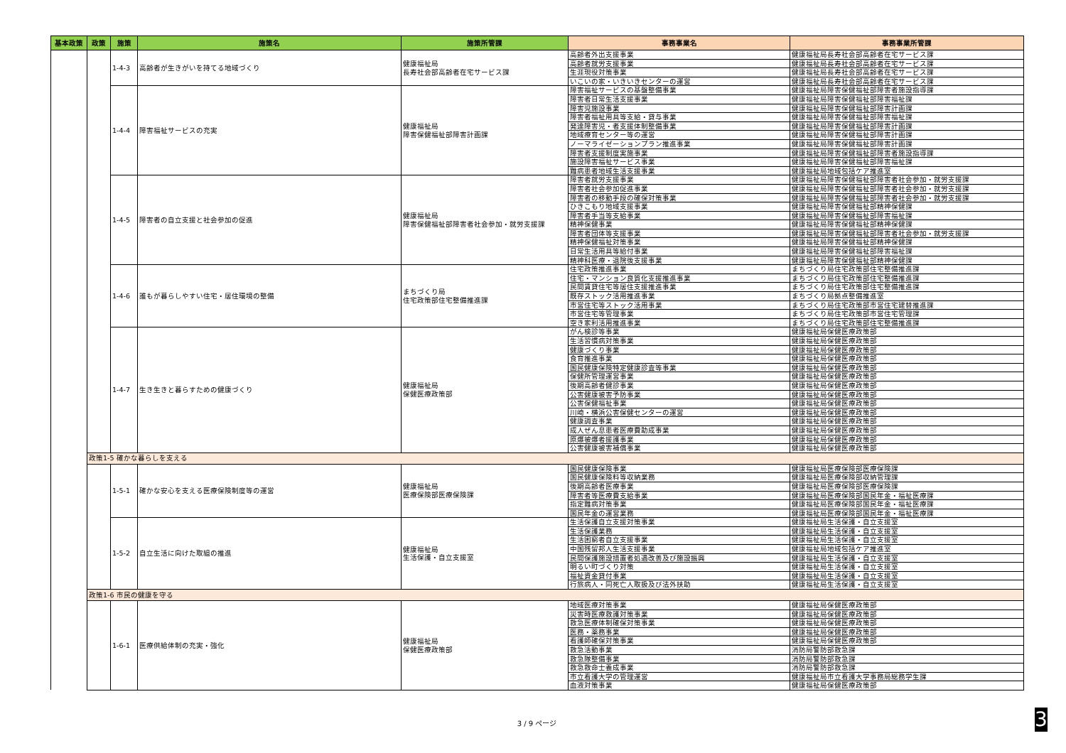| 基本政策 | 政策 | 施策 | 施策名 | 施策所管課 | 事務事業名 | 事務事業所管課 |
| --- | --- | --- | --- | --- | --- | --- |
| | | 1-4-3 | 高齢者が生きがいを持てる地域づくり | 健康福祉局 長寿社会部高齢者在宅サービス課 | 高齢者外出支援事業 | 健康福祉局長寿社会部高齢者在宅サービス課 |
| | | | | | 高齢者就労支援事業 | 健康福祉局長寿社会部高齢者在宅サービス課 |
| | | | | | 生涯現役対策事業 | 健康福祉局長寿社会部高齢者在宅サービス課 |
| | | | | | いこいの家・いきいきセンターの運営 | 健康福祉局長寿社会部高齢者在宅サービス課 |
| | | 1-4-4 | 障害福祉サービスの充実 | 健康福祉局 障害保健福祉部障害計画課 | 障害福祉サービスの基盤整備事業 | 健康福祉局障害保健福祉部障害者施設指導課 |
| | | | | | 障害者日常生活支援事業 | 健康福祉局障害保健福祉部障害福祉課 |
| | | | | | 障害児施設事業 | 健康福祉局障害保健福祉部障害計画課 |
| | | | | | 障害者福祉用具等支給・貸与事業 | 健康福祉局障害保健福祉部障害福祉課 |
| | | | | | 発達障害児・者支援体制整備事業 | 健康福祉局障害保健福祉部障害計画課 |
| | | | | | 地域療育センター等の運営 | 健康福祉局障害保健福祉部障害計画課 |
| | | | | | ノーマライゼーションプラン推進事業 | 健康福祉局障害保健福祉部障害計画課 |
| | | | | | 障害者支援制度実施事業 | 健康福祉局障害保健福祉部障害者施設指導課 |
| | | | | | 施設障害福祉サービス事業 | 健康福祉局障害保健福祉部障害福祉課 |
| | | | | | 難病患者地域生活支援事業 | 健康福祉局地域包括ケア推進室 |
| | | 1-4-5 | 障害者の自立支援と社会参加の促進 | 健康福祉局 障害保健福祉部障害者社会参加・就労支援課 | 障害者就労支援事業 | 健康福祉局障害保健福祉部障害者社会参加・就労支援課 |
| | | | | | 障害者社会参加促進事業 | 健康福祉局障害保健福祉部障害者社会参加・就労支援課 |
| | | | | | 障害者の移動手段の確保対策事業 | 健康福祉局障害保健福祉部障害者社会参加・就労支援課 |
| | | | | | ひきこもり地域支援事業 | 健康福祉局障害保健福祉部精神保健課 |
| | | | | | 障害者手当等支給事業 | 健康福祉局障害保健福祉部障害福祉課 |
| | | | | | 精神保健事業 | 健康福祉局障害保健福祉部精神保健課 |
| | | | | | 障害者団体等支援事業 | 健康福祉局障害保健福祉部障害者社会参加・就労支援課 |
| | | | | | 精神保健福祉対策事業 | 健康福祉局障害保健福祉部精神保健課 |
| | | | | | 日常生活用具等給付事業 | 健康福祉局障害保健福祉部障害福祉課 |
| | | | | | 精神科医療・退院後支援事業 | 健康福祉局障害保健福祉部精神保健課 |
| | | 1-4-6 | 誰もが暮らしやすい住宅・居住環境の整備 | まちづくり局 住宅政策部住宅整備推進課 | 住宅政策推進事業 | まちづくり局住宅政策部住宅整備推進課 |
| | | | | | 住宅・マンション良質化支援推進事業 | まちづくり局住宅政策部住宅整備推進課 |
| | | | | | 民間賃貸住宅等居住支援推進事業 | まちづくり局住宅政策部住宅整備推進課 |
| | | | | | 既存ストック活用推進事業 | まちづくり局拠点整備推進室 |
| | | | | | 市営住宅等ストック活用事業 | まちづくり局住宅政策部市営住宅建替推進課 |
| | | | | | 市営住宅等管理事業 | まちづくり局住宅政策部市営住宅管理課 |
| | | | | | 空き家利活用推進事業 | まちづくり局住宅政策部住宅整備推進課 |
| | | 1-4-7 | 生き生きと暮らすための健康づくり | 健康福祉局 保健医療政策部 | がん検診等事業 | 健康福祉局保健医療政策部 |
| | | | | | 生活習慣病対策事業 | 健康福祉局保健医療政策部 |
| | | | | | 健康づくり事業 | 健康福祉局保健医療政策部 |
| | | | | | 食育推進事業 | 健康福祉局保健医療政策部 |
| | | | | | 国民健康保険特定健康診査等事業 | 健康福祉局保健医療政策部 |
| | | | | | 保健所管理運営事業 | 健康福祉局保健医療政策部 |
| | | | | | 後期高齢者健診事業 | 健康福祉局保健医療政策部 |
| | | | | | 公害健康被害予防事業 | 健康福祉局保健医療政策部 |
| | | | | | 公害保健福祉事業 | 健康福祉局保健医療政策部 |
| | | | | | 川崎・横浜公害保健センターの運営 | 健康福祉局保健医療政策部 |
| | | | | | 健康調査事業 | 健康福祉局保健医療政策部 |
| | | | | | 成人ぜん息患者医療費助成事業 | 健康福祉局保健医療政策部 |
| | | | | | 原爆被爆者援護事業 | 健康福祉局保健医療政策部 |
| | | | | | 公害健康被害補償事業 | 健康福祉局保健医療政策部 |
| | 政策1-5 確かな暮らしを支える | | | | | |
| | | 1-5-1 | 確かな安心を支える医療保険制度等の運営 | 健康福祉局 医療保険部医療保険課 | 国民健康保険事業 | 健康福祉局医療保険部医療保険課 |
| | | | | | 国民健康保険料等収納業務 | 健康福祉局医療保険部収納管理課 |
| | | | | | 後期高齢者医療事業 | 健康福祉局医療保険部医療保険課 |
| | | | | | 障害者等医療費支給事業 | 健康福祉局医療保険部国民年金・福祉医療課 |
| | | | | | 指定難病対策事業 | 健康福祉局医療保険部国民年金・福祉医療課 |
| | | | | | 国民年金の運営業務 | 健康福祉局医療保険部国民年金・福祉医療課 |
| | | 1-5-2 | 自立生活に向けた取組の推進 | 健康福祉局 生活保護・自立支援室 | 生活保護自立支援対策事業 | 健康福祉局生活保護・自立支援室 |
| | | | | | 生活保護業務 | 健康福祉局生活保護・自立支援室 |
| | | | | | 生活困窮者自立支援事業 | 健康福祉局生活保護・自立支援室 |
| | | | | | 中国残留邦人生活支援事業 | 健康福祉局地域包括ケア推進室 |
| | | | | | 民間保護施設措置者処遇改善及び施設振興 | 健康福祉局生活保護・自立支援室 |
| | | | | | 明るい町づくり対策 | 健康福祉局生活保護・自立支援室 |
| | | | | | 福祉資金貸付事業 | 健康福祉局生活保護・自立支援室 |
| | | | | | 行旅病人・同死亡人取扱及び法外扶助 | 健康福祉局生活保護・自立支援室 |
| | 政策1-6 市民の健康を守る | | | | | |
| | | 1-6-1 | 医療供給体制の充実・強化 | 健康福祉局 保健医療政策部 | 地域医療対策事業 | 健康福祉局保健医療政策部 |
| | | | | | 災害時医療救護対策事業 | 健康福祉局保健医療政策部 |
| | | | | | 救急医療体制確保対策事業 | 健康福祉局保健医療政策部 |
| | | | | | 医務・薬務事業 | 健康福祉局保健医療政策部 |
| | | | | | 看護師確保対策事業 | 健康福祉局保健医療政策部 |
| | | | | | 救急活動事業 | 消防局警防部救急課 |
| | | | | | 救急隊整備事業 | 消防局警防部救急課 |
| | | | | | 救急救命士養成事業 | 消防局警防部救急課 |
| | | | | | 市立看護大学の管理運営 | 健康福祉局市立看護大学事務局総務学生課 |
| | | | | | 血液対策事業 | 健康福祉局保健医療政策部 |
3 / 9 ページ
3